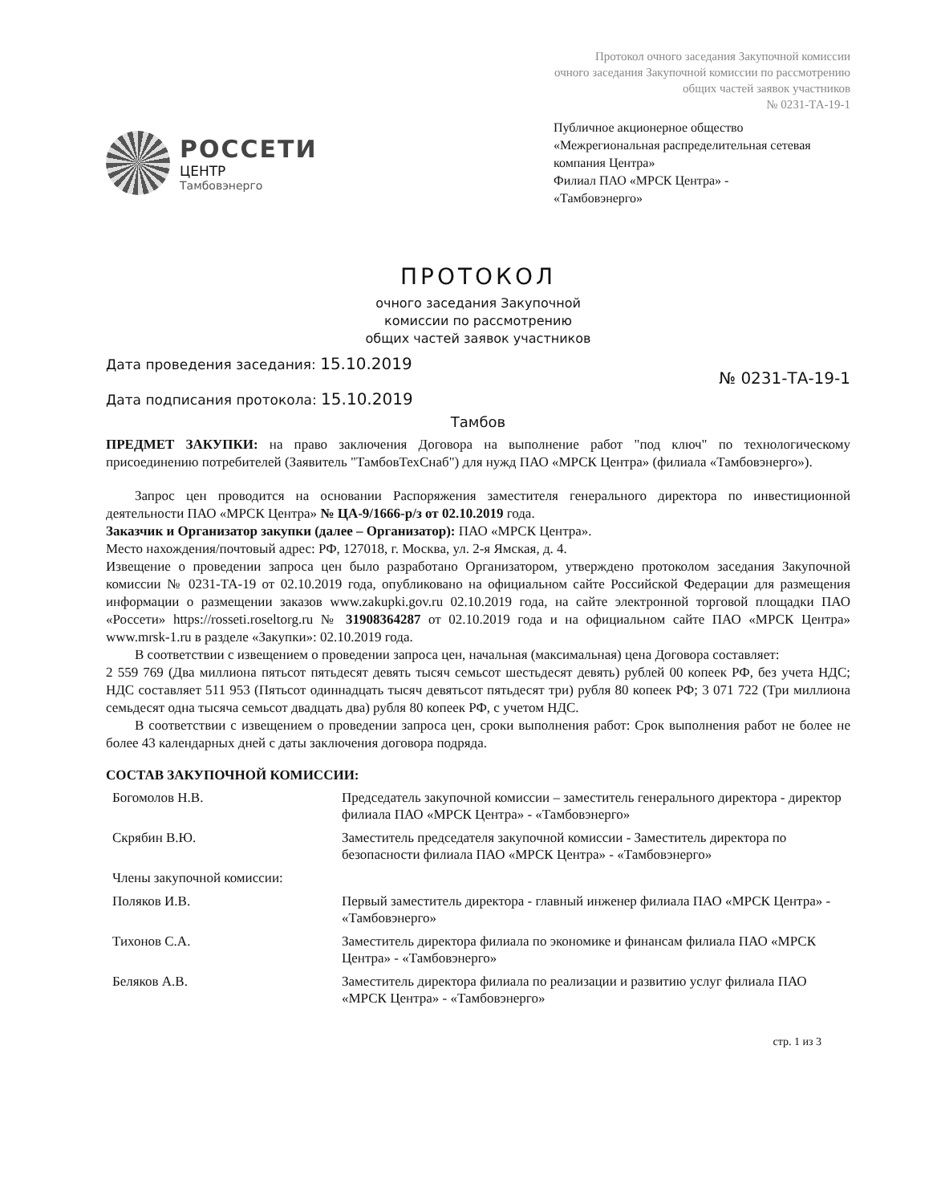Протокол очного заседания Закупочной комиссии
очного заседания Закупочной комиссии по рассмотрению
общих частей заявок участников
№ 0231-ТА-19-1
РОССЕТИ
ЦЕНТР
Тамбовэнерго
Публичное акционерное общество
«Межрегиональная распределительная сетевая компания Центра»
Филиал ПАО «МРСК Центра» -
«Тамбовэнерго»
ПРОТОКОЛ
очного заседания Закупочной
комиссии по рассмотрению
общих частей заявок участников
Дата проведения заседания: 15.10.2019
Дата подписания протокола: 15.10.2019
№ 0231-ТА-19-1
Тамбов
ПРЕДМЕТ ЗАКУПКИ: на право заключения Договора на выполнение работ "под ключ" по технологическому присоединению потребителей (Заявитель "ТамбовТехСнаб") для нужд ПАО «МРСК Центра» (филиала «Тамбовэнерго»).
Запрос цен проводится на основании Распоряжения заместителя генерального директора по инвестиционной деятельности ПАО «МРСК Центра» № ЦА-9/1666-р/з от 02.10.2019 года.
Заказчик и Организатор закупки (далее – Организатор): ПАО «МРСК Центра».
Место нахождения/почтовый адрес: РФ, 127018, г. Москва, ул. 2-я Ямская, д. 4.
Извещение о проведении запроса цен было разработано Организатором, утверждено протоколом заседания Закупочной комиссии № 0231-ТА-19 от 02.10.2019 года, опубликовано на официальном сайте Российской Федерации для размещения информации о размещении заказов www.zakupki.gov.ru 02.10.2019 года, на сайте электронной торговой площадки ПАО «Россети» https://rosseti.roseltorg.ru № 31908364287 от 02.10.2019 года и на официальном сайте ПАО «МРСК Центра» www.mrsk-1.ru в разделе «Закупки»: 02.10.2019 года.
В соответствии с извещением о проведении запроса цен, начальная (максимальная) цена Договора составляет:
2 559 769 (Два миллиона пятьсот пятьдесят девять тысяч семьсот шестьдесят девять) рублей 00 копеек РФ, без учета НДС; НДС составляет 511 953 (Пятьсот одиннадцать тысяч девятьсот пятьдесят три) рубля 80 копеек РФ; 3 071 722 (Три миллиона семьдесят одна тысяча семьсот двадцать два) рубля 80 копеек РФ, с учетом НДС.
В соответствии с извещением о проведении запроса цен, сроки выполнения работ: Срок выполнения работ не более не более 43 календарных дней с даты заключения договора подряда.
СОСТАВ ЗАКУПОЧНОЙ КОМИССИИ:
| Богомолов Н.В. | Председатель закупочной комиссии – заместитель генерального директора - директор филиала ПАО «МРСК Центра» - «Тамбовэнерго» |
| Скрябин В.Ю. | Заместитель председателя закупочной комиссии - Заместитель директора по безопасности филиала ПАО «МРСК Центра» - «Тамбовэнерго» |
| Члены закупочной комиссии: | |
| Поляков И.В. | Первый заместитель директора - главный инженер филиала ПАО «МРСК Центра» - «Тамбовэнерго» |
| Тихонов С.А. | Заместитель директора филиала по экономике и финансам филиала ПАО «МРСК Центра» - «Тамбовэнерго» |
| Беляков А.В. | Заместитель директора филиала по реализации и развитию услуг филиала ПАО «МРСК Центра» - «Тамбовэнерго» |
стр. 1 из 3